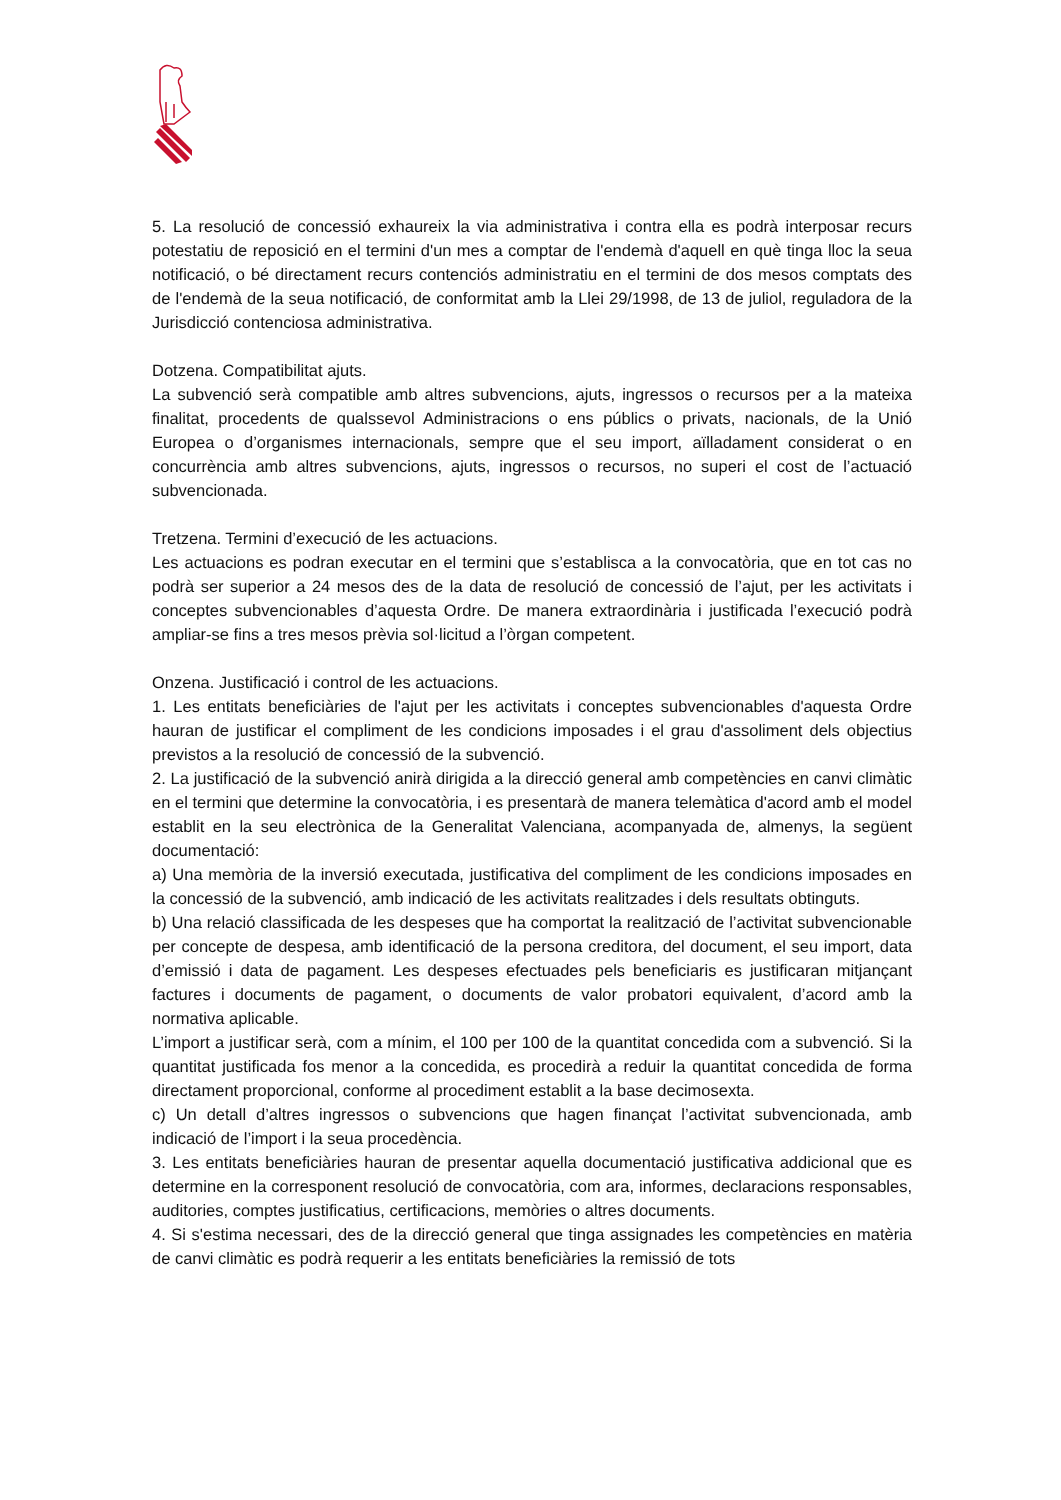5. La resolució de concessió exhaureix la via administrativa i contra ella es podrà interposar recurs potestatiu de reposició en el termini d'un mes a comptar de l'endemà d'aquell en què tinga lloc la seua notificació, o bé directament recurs contenciós administratiu en el termini de dos mesos comptats des de l'endemà de la seua notificació, de conformitat amb la Llei 29/1998, de 13 de juliol, reguladora de la Jurisdicció contenciosa administrativa.
Dotzena. Compatibilitat ajuts.
La subvenció serà compatible amb altres subvencions, ajuts, ingressos o recursos per a la mateixa finalitat, procedents de qualssevol Administracions o ens públics o privats, nacionals, de la Unió Europea o d’organismes internacionals, sempre que el seu import, aïlladament considerat o en concurrència amb altres subvencions, ajuts, ingressos o recursos, no superi el cost de l’actuació subvencionada.
Tretzena. Termini d’execució de les actuacions.
Les actuacions es podran executar en el termini que s’establisca a la convocatòria, que en tot cas no podrà ser superior a 24 mesos des de la data de resolució de concessió de l’ajut, per les activitats i conceptes subvencionables d’aquesta Ordre. De manera extraordinària i justificada l’execució podrà ampliar-se fins a tres mesos prèvia sol·licitud a l’òrgan competent.
Onzena. Justificació i control de les actuacions.
1. Les entitats beneficiàries de l'ajut per les activitats i conceptes subvencionables d'aquesta Ordre hauran de justificar el compliment de les condicions imposades i el grau d'assoliment dels objectius previstos a la resolució de concessió de la subvenció.
2. La justificació de la subvenció anirà dirigida a la direcció general amb competències en canvi climàtic en el termini que determine la convocatòria, i es presentarà de manera telemàtica d'acord amb el model establit en la seu electrònica de la Generalitat Valenciana, acompanyada de, almenys, la següent documentació:
a) Una memòria de la inversió executada, justificativa del compliment de les condicions imposades en la concessió de la subvenció, amb indicació de les activitats realitzades i dels resultats obtinguts.
b) Una relació classificada de les despeses que ha comportat la realització de l’activitat subvencionable per concepte de despesa, amb identificació de la persona creditora, del document, el seu import, data d’emissió i data de pagament. Les despeses efectuades pels beneficiaris es justificaran mitjançant factures i documents de pagament, o documents de valor probatori equivalent, d’acord amb la normativa aplicable.
L’import a justificar serà, com a mínim, el 100 per 100 de la quantitat concedida com a subvenció. Si la quantitat justificada fos menor a la concedida, es procedirà a reduir la quantitat concedida de forma directament proporcional, conforme al procediment establit a la base decimosexta.
c) Un detall d’altres ingressos o subvencions que hagen finançat l’activitat subvencionada, amb indicació de l’import i la seua procedència.
3. Les entitats beneficiàries hauran de presentar aquella documentació justificativa addicional que es determine en la corresponent resolució de convocatòria, com ara, informes, declaracions responsables, auditories, comptes justificatius, certificacions, memòries o altres documents.
4. Si s'estima necessari, des de la direcció general que tinga assignades les competències en matèria de canvi climàtic es podrà requerir a les entitats beneficiàries la remissió de tots